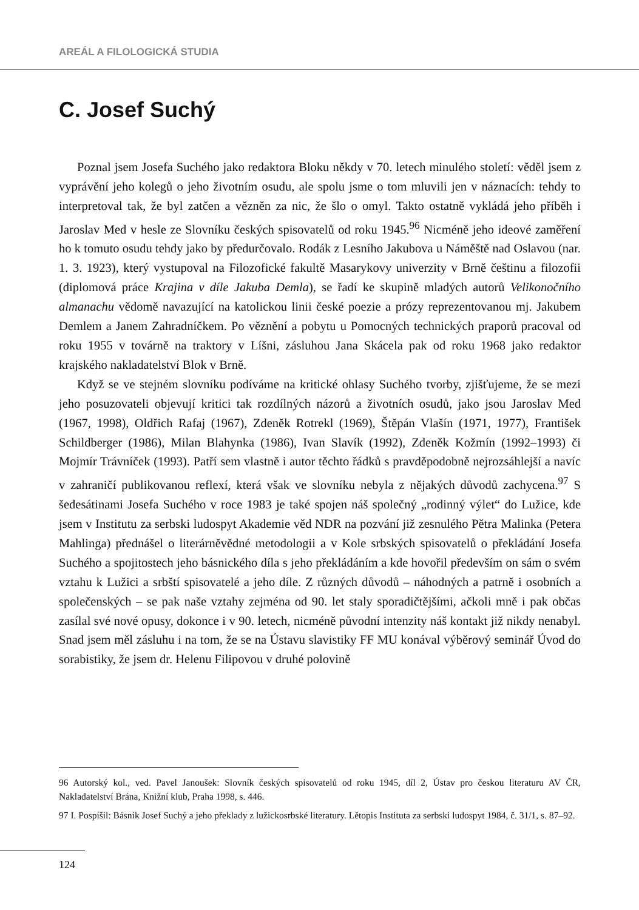AREÁL A FILOLOGICKÁ STUDIA
C. Josef Suchý
Poznal jsem Josefa Suchého jako redaktora Bloku někdy v 70. letech minulého století: věděl jsem z vyprávění jeho kolegů o jeho životním osudu, ale spolu jsme o tom mluvili jen v náznacích: tehdy to interpretoval tak, že byl zatčen a vězněn za nic, že šlo o omyl. Takto ostatně vykládá jeho příběh i Jaroslav Med v hesle ze Slovníku českých spisovatelů od roku 1945.<sup>96</sup> Nicméně jeho ideové zaměření ho k tomuto osudu tehdy jako by předurčovalo. Rodák z Lesního Jakubova u Náměště nad Oslavou (nar. 1. 3. 1923), který vystupoval na Filozofické fakultě Masarykovy univerzity v Brně češtinu a filozofii (diplomová práce Krajina v díle Jakuba Demla), se řadí ke skupině mladých autorů Velikonočního almanachu vědomě navazující na katolickou linii české poezie a prózy reprezentovanou mj. Jakubem Demlem a Janem Zahradníčkem. Po věznění a pobytu u Pomocných technických praporů pracoval od roku 1955 v továrně na traktory v Líšni, zásluhou Jana Skácela pak od roku 1968 jako redaktor krajského nakladatelství Blok v Brně.
Když se ve stejném slovníku podíváme na kritické ohlasy Suchého tvorby, zjišťujeme, že se mezi jeho posuzovateli objevují kritici tak rozdílných názorů a životních osudů, jako jsou Jaroslav Med (1967, 1998), Oldřich Rafaj (1967), Zdeněk Rotrekl (1969), Štěpán Vlašín (1971, 1977), František Schildberger (1986), Milan Blahynka (1986), Ivan Slavík (1992), Zdeněk Kožmín (1992–1993) či Mojmír Trávníček (1993). Patří sem vlastně i autor těchto řádků s pravděpodobně nejrozsáhlejší a navíc v zahraničí publikovanou reflexí, která však ve slovníku nebyla z nějakých důvodů zachycena.<sup>97</sup> S šedesátinami Josefa Suchého v roce 1983 je také spojen náš společný „rodinný výlet“ do Lužice, kde jsem v Institutu za serbski ludospyt Akademie věd NDR na pozvání již zesnulého Pětra Malinka (Petera Mahlinga) přednášel o literárněvědné metodologii a v Kole srbských spisovatelů o překládání Josefa Suchého a spojitostech jeho básnického díla s jeho překládáním a kde hovořil především on sám o svém vztahu k Lužici a srbští spisovatelé a jeho díle. Z různých důvodů – náhodných a patrně i osobních a společenských – se pak naše vztahy zejména od 90. let staly sporadičtějšími, ačkoli mně i pak občas zasílal své nové opusy, dokonce i v 90. letech, nicméně původní intenzity náš kontakt již nikdy nenabyl. Snad jsem měl zásluhu i na tom, že se na Ústavu slavistiky FF MU konával výběrový seminář Úvod do sorabistiky, že jsem dr. Helenu Filipovou v druhé polovině
96 Autorský kol., ved. Pavel Janoušek: Slovník českých spisovatelů od roku 1945, díl 2, Ústav pro českou literaturu AV ČR, Nakladatelství Brána, Knižní klub, Praha 1998, s. 446.
97 I. Pospíšil: Básník Josef Suchý a jeho překlady z lužickosrbské literatury. Lětopis Instituta za serbski ludospyt 1984, č. 31/1, s. 87–92.
124